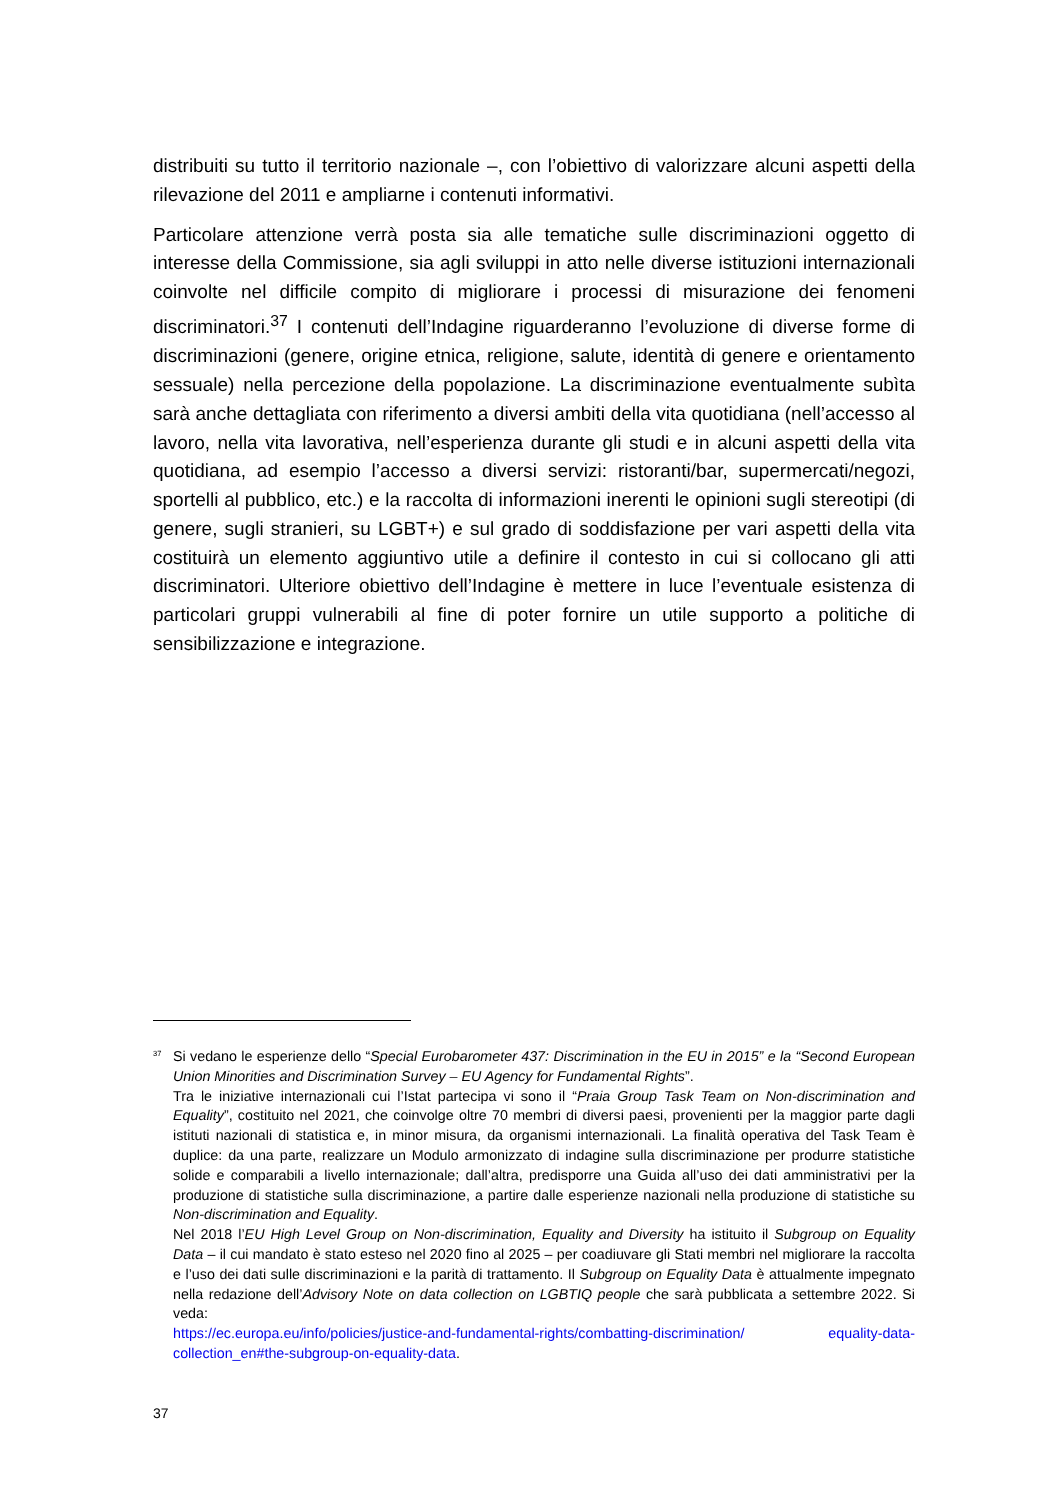distribuiti su tutto il territorio nazionale –, con l’obiettivo di valorizzare alcuni aspetti della rilevazione del 2011 e ampliarne i contenuti informativi.
Particolare attenzione verrà posta sia alle tematiche sulle discriminazioni oggetto di interesse della Commissione, sia agli sviluppi in atto nelle diverse istituzioni internazionali coinvolte nel difficile compito di migliorare i processi di misurazione dei fenomeni discriminatori.<sup>37</sup> I contenuti dell’Indagine riguarderanno l’evoluzione di diverse forme di discriminazioni (genere, origine etnica, religione, salute, identità di genere e orientamento sessuale) nella percezione della popolazione. La discriminazione eventualmente subìta sarà anche dettagliata con riferimento a diversi ambiti della vita quotidiana (nell’accesso al lavoro, nella vita lavorativa, nell’esperienza durante gli studi e in alcuni aspetti della vita quotidiana, ad esempio l’accesso a diversi servizi: ristoranti/bar, supermercati/negozi, sportelli al pubblico, etc.) e la raccolta di informazioni inerenti le opinioni sugli stereotipi (di genere, sugli stranieri, su LGBT+) e sul grado di soddisfazione per vari aspetti della vita costituirà un elemento aggiuntivo utile a definire il contesto in cui si collocano gli atti discriminatori. Ulteriore obiettivo dell’Indagine è mettere in luce l’eventuale esistenza di particolari gruppi vulnerabili al fine di poter fornire un utile supporto a politiche di sensibilizzazione e integrazione.
<sup>37</sup>
Si vedano le esperienze dello “Special Eurobarometer 437: Discrimination in the EU in 2015” e la “Second European Union Minorities and Discrimination Survey – EU Agency for Fundamental Rights”.
Tra le iniziative internazionali cui l’Istat partecipa vi sono il “Praia Group Task Team on Non-discrimination and Equality”, costituito nel 2021, che coinvolge oltre 70 membri di diversi paesi, provenienti per la maggior parte dagli istituti nazionali di statistica e, in minor misura, da organismi internazionali. La finalità operativa del Task Team è duplice: da una parte, realizzare un Modulo armonizzato di indagine sulla discriminazione per produrre statistiche solide e comparabili a livello internazionale; dall’altra, predisporre una Guida all’uso dei dati amministrativi per la produzione di statistiche sulla discriminazione, a partire dalle esperienze nazionali nella produzione di statistiche su Non-discrimination and Equality.
Nel 2018 l’EU High Level Group on Non-discrimination, Equality and Diversity ha istituito il Subgroup on Equality Data – il cui mandato è stato esteso nel 2020 fino al 2025 – per coadiuvare gli Stati membri nel migliorare la raccolta e l’uso dei dati sulle discriminazioni e la parità di trattamento. Il Subgroup on Equality Data è attualmente impegnato nella redazione dell’Advisory Note on data collection on LGBTIQ people che sarà pubblicata a settembre 2022. Si veda:
https://ec.europa.eu/info/policies/justice-and-fundamental-rights/combatting-discrimination/ equality-data-collection_en#the-subgroup-on-equality-data.
37